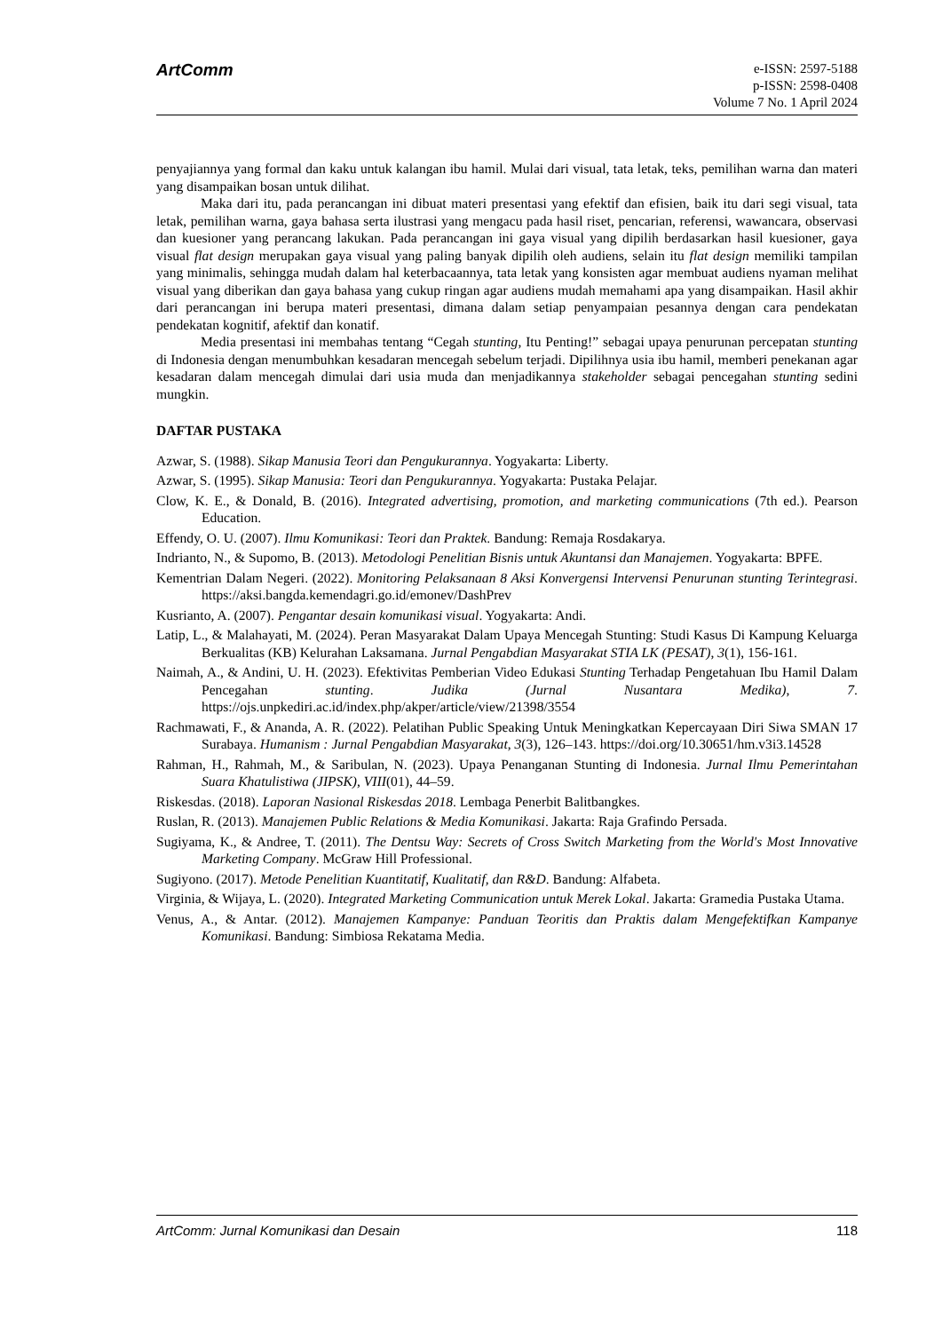ArtComm
e-ISSN: 2597-5188
p-ISSN: 2598-0408
Volume 7 No. 1 April 2024
penyajiannya yang formal dan kaku untuk kalangan ibu hamil. Mulai dari visual, tata letak, teks, pemilihan warna dan materi yang disampaikan bosan untuk dilihat.
Maka dari itu, pada perancangan ini dibuat materi presentasi yang efektif dan efisien, baik itu dari segi visual, tata letak, pemilihan warna, gaya bahasa serta ilustrasi yang mengacu pada hasil riset, pencarian, referensi, wawancara, observasi dan kuesioner yang perancang lakukan. Pada perancangan ini gaya visual yang dipilih berdasarkan hasil kuesioner, gaya visual flat design merupakan gaya visual yang paling banyak dipilih oleh audiens, selain itu flat design memiliki tampilan yang minimalis, sehingga mudah dalam hal keterbacaannya, tata letak yang konsisten agar membuat audiens nyaman melihat visual yang diberikan dan gaya bahasa yang cukup ringan agar audiens mudah memahami apa yang disampaikan. Hasil akhir dari perancangan ini berupa materi presentasi, dimana dalam setiap penyampaian pesannya dengan cara pendekatan pendekatan kognitif, afektif dan konatif.
Media presentasi ini membahas tentang “Cegah stunting, Itu Penting!” sebagai upaya penurunan percepatan stunting di Indonesia dengan menumbuhkan kesadaran mencegah sebelum terjadi. Dipilihnya usia ibu hamil, memberi penekanan agar kesadaran dalam mencegah dimulai dari usia muda dan menjadikannya stakeholder sebagai pencegahan stunting sedini mungkin.
DAFTAR PUSTAKA
Azwar, S. (1988). Sikap Manusia Teori dan Pengukurannya. Yogyakarta: Liberty.
Azwar, S. (1995). Sikap Manusia: Teori dan Pengukurannya. Yogyakarta: Pustaka Pelajar.
Clow, K. E., & Donald, B. (2016). Integrated advertising, promotion, and marketing communications (7th ed.). Pearson Education.
Effendy, O. U. (2007). Ilmu Komunikasi: Teori dan Praktek. Bandung: Remaja Rosdakarya.
Indrianto, N., & Supomo, B. (2013). Metodologi Penelitian Bisnis untuk Akuntansi dan Manajemen. Yogyakarta: BPFE.
Kementrian Dalam Negeri. (2022). Monitoring Pelaksanaan 8 Aksi Konvergensi Intervensi Penurunan stunting Terintegrasi. https://aksi.bangda.kemendagri.go.id/emonev/DashPrev
Kusrianto, A. (2007). Pengantar desain komunikasi visual. Yogyakarta: Andi.
Latip, L., & Malahayati, M. (2024). Peran Masyarakat Dalam Upaya Mencegah Stunting: Studi Kasus Di Kampung Keluarga Berkualitas (KB) Kelurahan Laksamana. Jurnal Pengabdian Masyarakat STIA LK (PESAT), 3(1), 156-161.
Naimah, A., & Andini, U. H. (2023). Efektivitas Pemberian Video Edukasi Stunting Terhadap Pengetahuan Ibu Hamil Dalam Pencegahan stunting. Judika (Jurnal Nusantara Medika), 7. https://ojs.unpkediri.ac.id/index.php/akper/article/view/21398/3554
Rachmawati, F., & Ananda, A. R. (2022). Pelatihan Public Speaking Untuk Meningkatkan Kepercayaan Diri Siwa SMAN 17 Surabaya. Humanism : Jurnal Pengabdian Masyarakat, 3(3), 126–143. https://doi.org/10.30651/hm.v3i3.14528
Rahman, H., Rahmah, M., & Saribulan, N. (2023). Upaya Penanganan Stunting di Indonesia. Jurnal Ilmu Pemerintahan Suara Khatulistiwa (JIPSK), VIII(01), 44–59.
Riskesdas. (2018). Laporan Nasional Riskesdas 2018. Lembaga Penerbit Balitbangkes.
Ruslan, R. (2013). Manajemen Public Relations & Media Komunikasi. Jakarta: Raja Grafindo Persada.
Sugiyama, K., & Andree, T. (2011). The Dentsu Way: Secrets of Cross Switch Marketing from the World's Most Innovative Marketing Company. McGraw Hill Professional.
Sugiyono. (2017). Metode Penelitian Kuantitatif, Kualitatif, dan R&D. Bandung: Alfabeta.
Virginia, & Wijaya, L. (2020). Integrated Marketing Communication untuk Merek Lokal. Jakarta: Gramedia Pustaka Utama.
Venus, A., & Antar. (2012). Manajemen Kampanye: Panduan Teoritis dan Praktis dalam Mengefektifkan Kampanye Komunikasi. Bandung: Simbiosa Rekatama Media.
ArtComm: Jurnal Komunikasi dan Desain 118